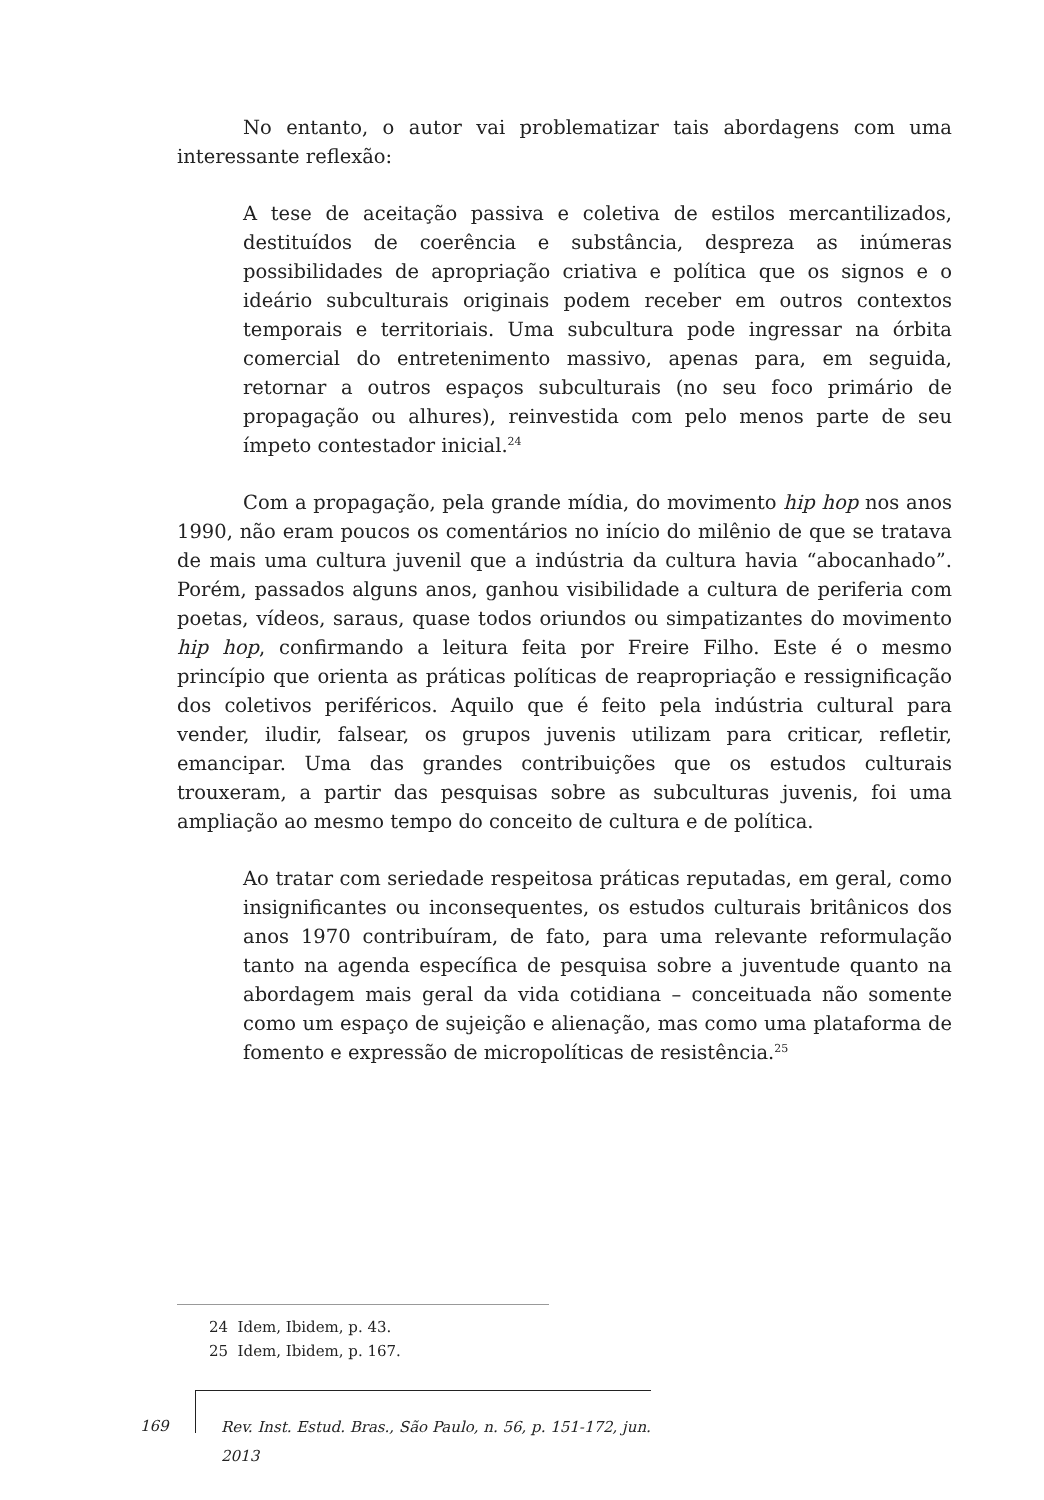No entanto, o autor vai problematizar tais abordagens com uma interessante reflexão:
A tese de aceitação passiva e coletiva de estilos mercantilizados, destituídos de coerência e substância, despreza as inúmeras possibilidades de apropriação criativa e política que os signos e o ideário subculturais originais podem receber em outros contextos temporais e territoriais. Uma subcultura pode ingressar na órbita comercial do entretenimento massivo, apenas para, em seguida, retornar a outros espaços subculturais (no seu foco primário de propagação ou alhures), reinvestida com pelo menos parte de seu ímpeto contestador inicial.<sup>24</sup>
Com a propagação, pela grande mídia, do movimento hip hop nos anos 1990, não eram poucos os comentários no início do milênio de que se tratava de mais uma cultura juvenil que a indústria da cultura havia “abocanhado”. Porém, passados alguns anos, ganhou visibilidade a cultura de periferia com poetas, vídeos, saraus, quase todos oriundos ou simpatizantes do movimento hip hop, confirmando a leitura feita por Freire Filho. Este é o mesmo princípio que orienta as práticas políticas de reapropriação e ressignificação dos coletivos periféricos. Aquilo que é feito pela indústria cultural para vender, iludir, falsear, os grupos juvenis utilizam para criticar, refletir, emancipar. Uma das grandes contribuições que os estudos culturais trouxeram, a partir das pesquisas sobre as subculturas juvenis, foi uma ampliação ao mesmo tempo do conceito de cultura e de política.
Ao tratar com seriedade respeitosa práticas reputadas, em geral, como insignificantes ou inconsequentes, os estudos culturais britânicos dos anos 1970 contribuíram, de fato, para uma relevante reformulação tanto na agenda específica de pesquisa sobre a juventude quanto na abordagem mais geral da vida cotidiana – conceituada não somente como um espaço de sujeição e alienação, mas como uma plataforma de fomento e expressão de micropolíticas de resistência.<sup>25</sup>
24 Idem, Ibidem, p. 43.
25 Idem, Ibidem, p. 167.
169
Rev. Inst. Estud. Bras., São Paulo, n. 56, p. 151-172, jun. 2013